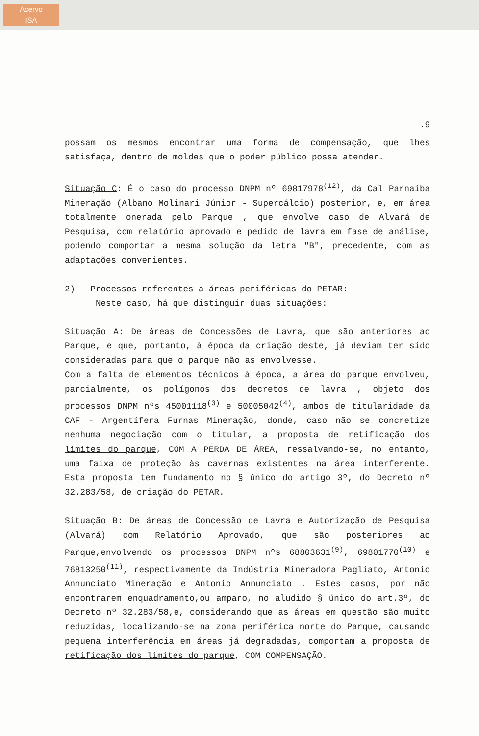Acervo
ISA
.9
possam os mesmos encontrar uma forma de compensação, que lhes satisfaça, dentro de moldes que o poder público possa atender.
Situação C: É o caso do processo DNPM nº 69817978<sup>(12)</sup>, da Cal Parnaiba Mineração (Albano Molinari Júnior - Supercálcio) posterior, e, em área totalmente onerada pelo Parque , que envolve caso de Alvará de Pesquisa, com relatório aprovado e pedido de lavra em fase de análise, podendo comportar a mesma solução da letra "B", precedente, com as adaptações convenientes.
2) - Processos referentes a áreas periféricas do PETAR:
Neste caso, há que distinguir duas situações:
Situação A: De áreas de Concessões de Lavra, que são anteriores ao Parque, e que, portanto, à época da criação deste, já deviam ter sido consideradas para que o parque não as envolvesse.
Com a falta de elementos técnicos à época, a área do parque envolveu, parcialmente, os polígonos dos decretos de lavra , objeto dos processos DNPM nºs 45001118<sup>(3)</sup> e 50005042<sup>(4)</sup>, ambos de titularidade da CAF - Argentífera Furnas Mineração, donde, caso não se concretize nenhuma negociação com o titular, a proposta de retificação dos limites do parque, COM A PERDA DE ÁREA, ressalvando-se, no entanto, uma faixa de proteção às cavernas existentes na área interferente. Esta proposta tem fundamento no § único do artigo 3º, do Decreto nº 32.283/58, de criação do PETAR.
Situação B: De áreas de Concessão de Lavra e Autorização de Pesquisa (Alvará) com Relatório Aprovado, que são posteriores ao Parque,envolvendo os processos DNPM nºs 68803631<sup>(9)</sup>, 69801770<sup>(10)</sup> e 76813250<sup>(11)</sup>, respectivamente da Indústria Mineradora Pagliato, Antonio Annunciato Mineração e Antonio Annunciato . Estes casos, por não encontrarem enquadramento,ou amparo, no aludido § único do art.3º, do Decreto nº 32.283/58,e, considerando que as áreas em questão são muito reduzidas, localizando-se na zona periférica norte do Parque, causando pequena interferência em áreas já degradadas, comportam a proposta de retificação dos limites do parque, COM COMPENSAÇÃO.